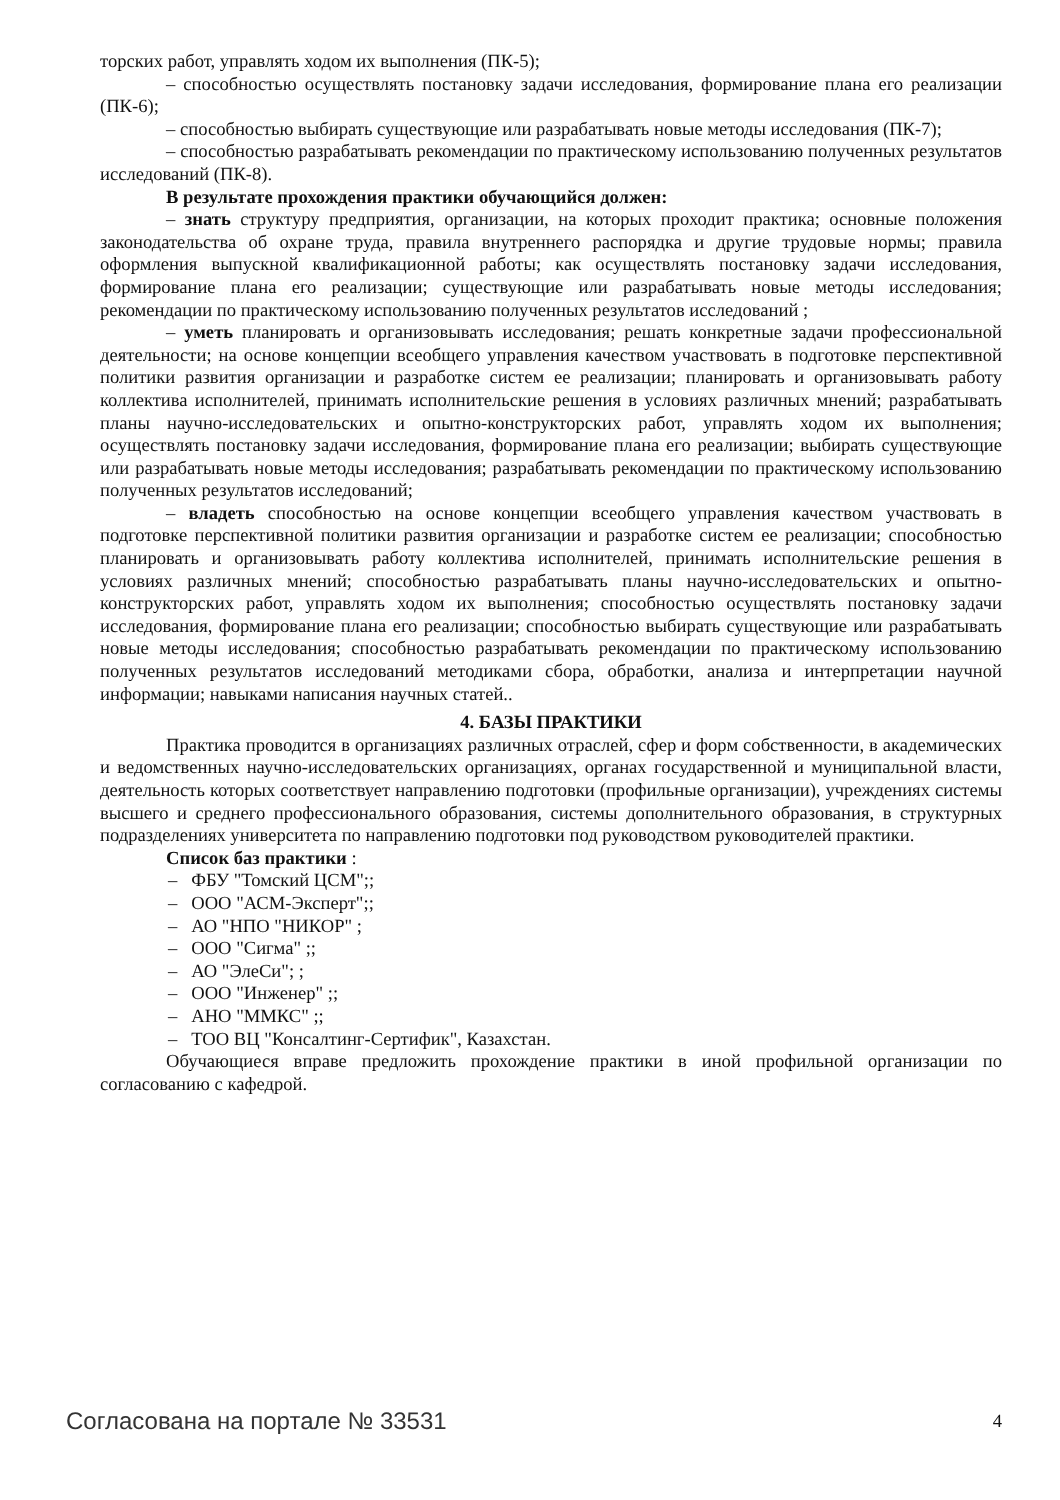торских работ, управлять ходом их выполнения (ПК-5);
– способностью осуществлять постановку задачи исследования, формирование плана его реализации (ПК-6);
– способностью выбирать существующие или разрабатывать новые методы исследования (ПК-7);
– способностью разрабатывать рекомендации по практическому использованию полученных результатов исследований (ПК-8).
В результате прохождения практики обучающийся должен:
– знать структуру предприятия, организации, на которых проходит практика; основные положения законодательства об охране труда, правила внутреннего распорядка и другие трудовые нормы; правила оформления выпускной квалификационной работы; как осуществлять постановку задачи исследования, формирование плана его реализации; существующие или разрабатывать новые методы исследования; рекомендации по практическому использованию полученных результатов исследований ;
– уметь планировать и организовывать исследования; решать конкретные задачи профессиональной деятельности; на основе концепции всеобщего управления качеством участвовать в подготовке перспективной политики развития организации и разработке систем ее реализации; планировать и организовывать работу коллектива исполнителей, принимать исполнительские решения в условиях различных мнений; разрабатывать планы научно-исследовательских и опытно-конструкторских работ, управлять ходом их выполнения; осуществлять постановку задачи исследования, формирование плана его реализации; выбирать существующие или разрабатывать новые методы исследования; разрабатывать рекомендации по практическому использованию полученных результатов исследований;
– владеть способностью на основе концепции всеобщего управления качеством участвовать в подготовке перспективной политики развития организации и разработке систем ее реализации; способностью планировать и организовывать работу коллектива исполнителей, принимать исполнительские решения в условиях различных мнений; способностью разрабатывать планы научно-исследовательских и опытно-конструкторских работ, управлять ходом их выполнения; способностью осуществлять постановку задачи исследования, формирование плана его реализации; способностью выбирать существующие или разрабатывать новые методы исследования; способностью разрабатывать рекомендации по практическому использованию полученных результатов исследований методиками сбора, обработки, анализа и интерпретации научной информации; навыками написания научных статей..
4. БАЗЫ ПРАКТИКИ
Практика проводится в организациях различных отраслей, сфер и форм собственности, в академических и ведомственных научно-исследовательских организациях, органах государственной и муниципальной власти, деятельность которых соответствует направлению подготовки (профильные организации), учреждениях системы высшего и среднего профессионального образования, системы дополнительного образования, в структурных подразделениях университета по направлению подготовки под руководством руководителей практики.
Список баз практики :
– ФБУ "Томский ЦСМ";;
– ООО "АСМ-Эксперт";;
– АО "НПО "НИКОР" ;
– ООО "Сигма" ;;
– АО "ЭлеСи"; ;
– ООО "Инженер" ;;
– АНО "ММКС" ;;
– ТОО ВЦ "Консалтинг-Сертифик", Казахстан.
Обучающиеся вправе предложить прохождение практики в иной профильной организации по согласованию с кафедрой.
Согласована на портале № 33531 4